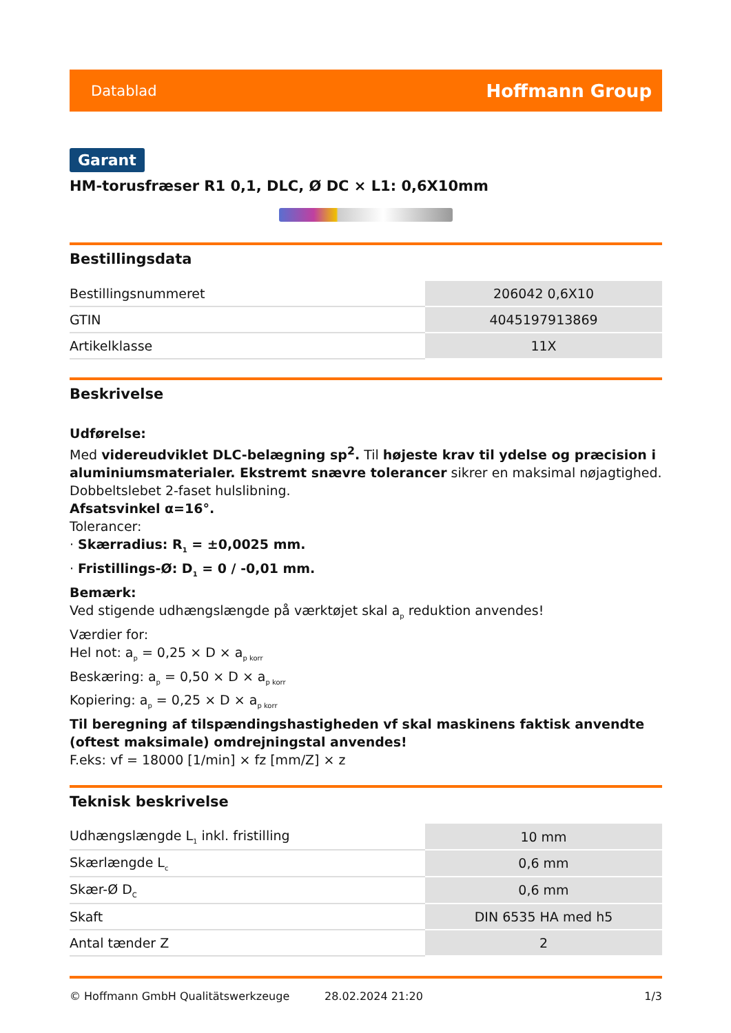Datablad Hoffmann Group
Garant
HM-torusfræser R1 0,1, DLC, Ø DC × L1: 0,6X10mm
Bestillingsdata
| Bestillingsnummeret | 206042 0,6X10 |
| GTIN | 4045197913869 |
| Artikelklasse | 11X |
Beskrivelse
Udførelse:
Med videreudviklet DLC-belægning sp<sup>2</sup>. Til højeste krav til ydelse og præcision i aluminiumsmaterialer. Ekstremt snævre tolerancer sikrer en maksimal nøjagtighed.
Dobbeltslebet 2-faset hulslibning.
Afsatsvinkel α=16°.
Tolerancer:
· Skærradius: R<sub>1</sub> = ±0,0025 mm.
· Fristillings-Ø: D<sub>1</sub> = 0 / -0,01 mm.
Bemærk:
Ved stigende udhængslængde på værktøjet skal a<sub>p</sub> reduktion anvendes!
Værdier for:
Hel not: a<sub>p</sub> = 0,25 × D × a<sub>p korr</sub>
Beskæring: a<sub>p</sub> = 0,50 × D × a<sub>p korr</sub>
Kopiering: a<sub>p</sub> = 0,25 × D × a<sub>p korr</sub>
Til beregning af tilspændingshastigheden vf skal maskinens faktisk anvendte (oftest maksimale) omdrejningstal anvendes!
F.eks: vf = 18000 [1/min] × fz [mm/Z] × z
Teknisk beskrivelse
| Udhængslængde L<sub>1</sub> inkl. fristilling | 10 mm |
| Skærlængde L<sub>c</sub> | 0,6 mm |
| Skær-Ø D<sub>C</sub> | 0,6 mm |
| Skaft | DIN 6535 HA med h5 |
| Antal tænder Z | 2 |
© Hoffmann GmbH Qualitätswerkzeuge 28.02.2024 21:20 1/3